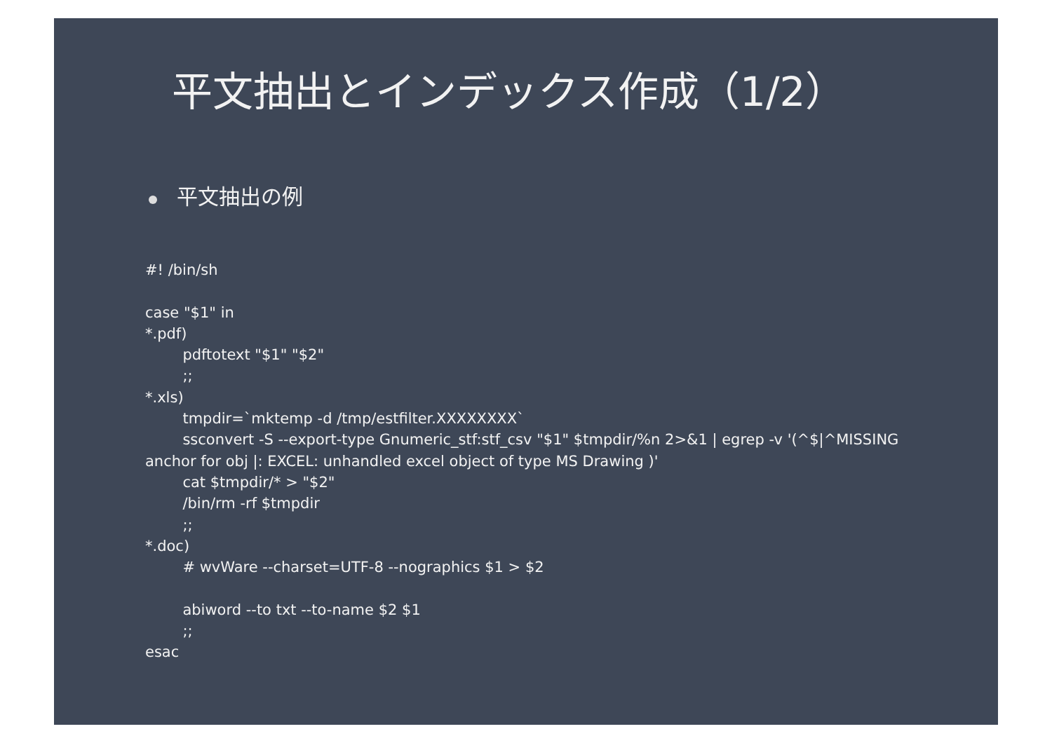平文抽出とインデックス作成（1/2）
平文抽出の例
#! /bin/sh

case "$1" in
*.pdf)
        pdftotext "$1" "$2"
        ;;
*.xls)
        tmpdir=`mktemp -d /tmp/estfilter.XXXXXXXX`
        ssconvert -S --export-type Gnumeric_stf:stf_csv "$1" $tmpdir/%n 2>&1 | egrep -v '(^$|^MISSING anchor for obj |: EXCEL: unhandled excel object of type MS Drawing )'
        cat $tmpdir/* > "$2"
        /bin/rm -rf $tmpdir
        ;;
*.doc)
        # wvWare --charset=UTF-8 --nographics $1 > $2

        abiword --to txt --to-name $2 $1
        ;;
esac